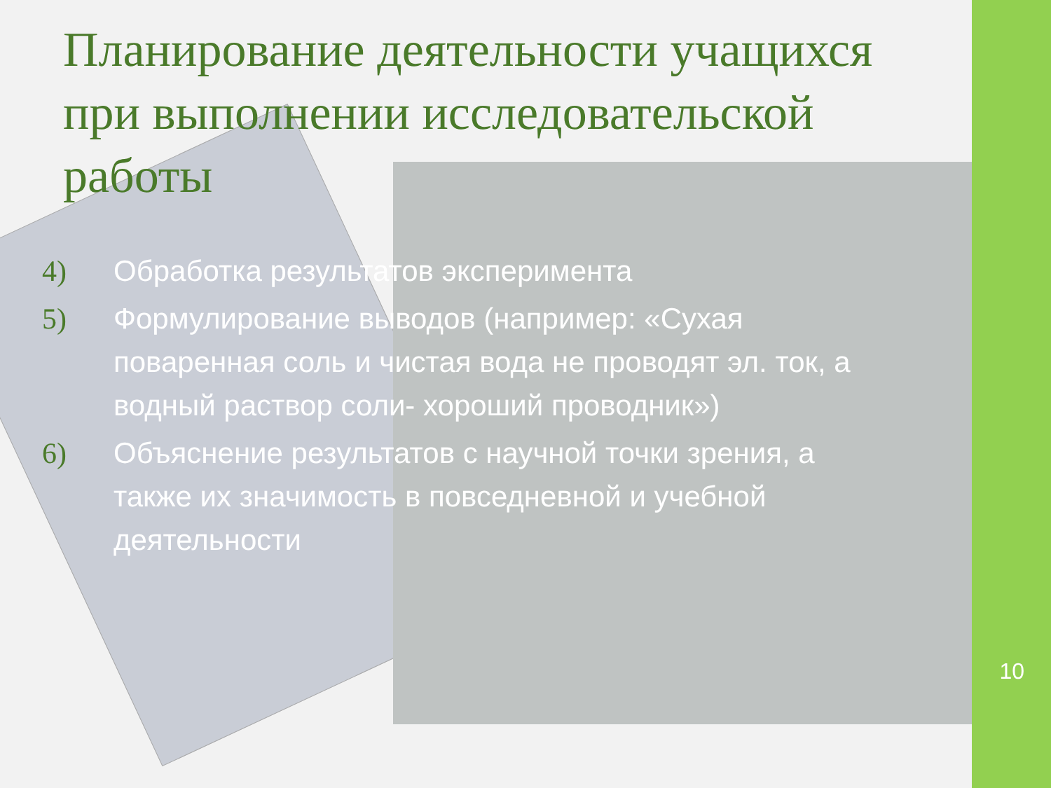Планирование деятельности учащихся при выполнении исследовательской работы
4) Обработка результатов эксперимента
5) Формулирование выводов (например: «Сухая поваренная соль и чистая вода не проводят эл. ток, а водный раствор соли- хороший проводник»)
6) Объяснение результатов с научной точки зрения, а также их значимость в повседневной и учебной деятельности
10